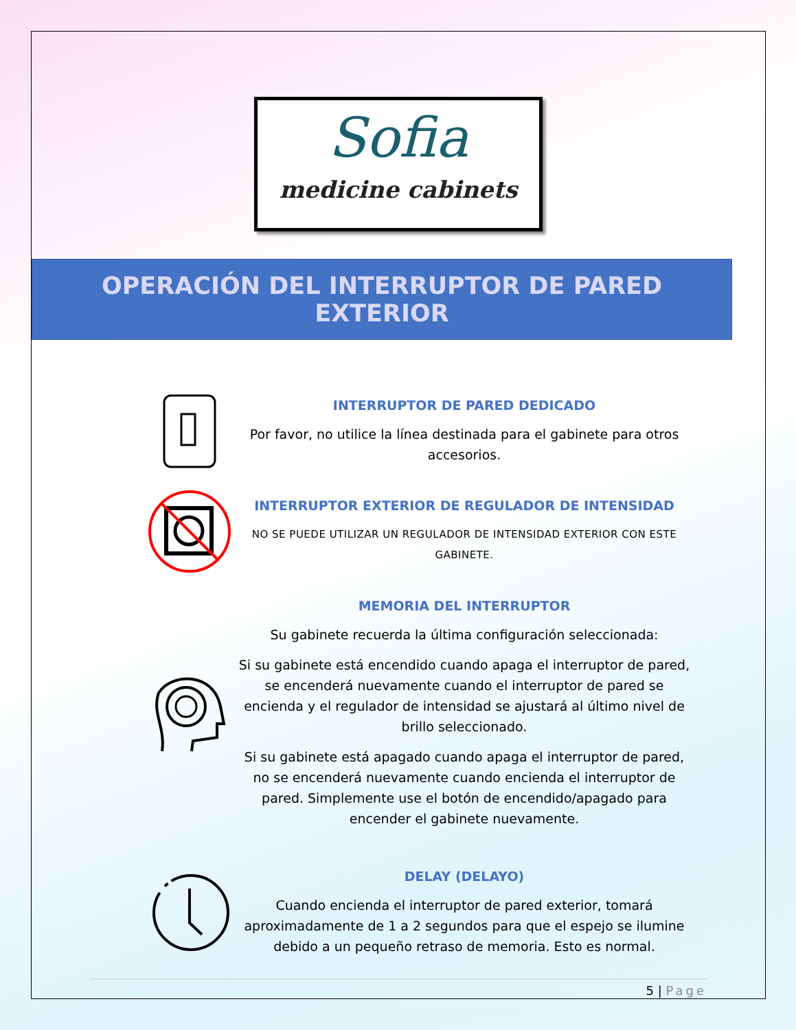Sofia
medicine cabinets
OPERACIÓN DEL INTERRUPTOR DE PARED EXTERIOR
INTERRUPTOR DE PARED DEDICADO
Por favor, no utilice la línea destinada para el gabinete para otros accesorios.
INTERRUPTOR EXTERIOR DE REGULADOR DE INTENSIDAD
NO SE PUEDE UTILIZAR UN REGULADOR DE INTENSIDAD EXTERIOR CON ESTE GABINETE.
MEMORIA DEL INTERRUPTOR
Su gabinete recuerda la última configuración seleccionada:
Si su gabinete está encendido cuando apaga el interruptor de pared, se encenderá nuevamente cuando el interruptor de pared se encienda y el regulador de intensidad se ajustará al último nivel de brillo seleccionado.
Si su gabinete está apagado cuando apaga el interruptor de pared, no se encenderá nuevamente cuando encienda el interruptor de pared. Simplemente use el botón de encendido/apagado para encender el gabinete nuevamente.
DELAY (DELAYO)
Cuando encienda el interruptor de pared exterior, tomará aproximadamente de 1 a 2 segundos para que el espejo se ilumine debido a un pequeño retraso de memoria. Esto es normal.
5 | Page